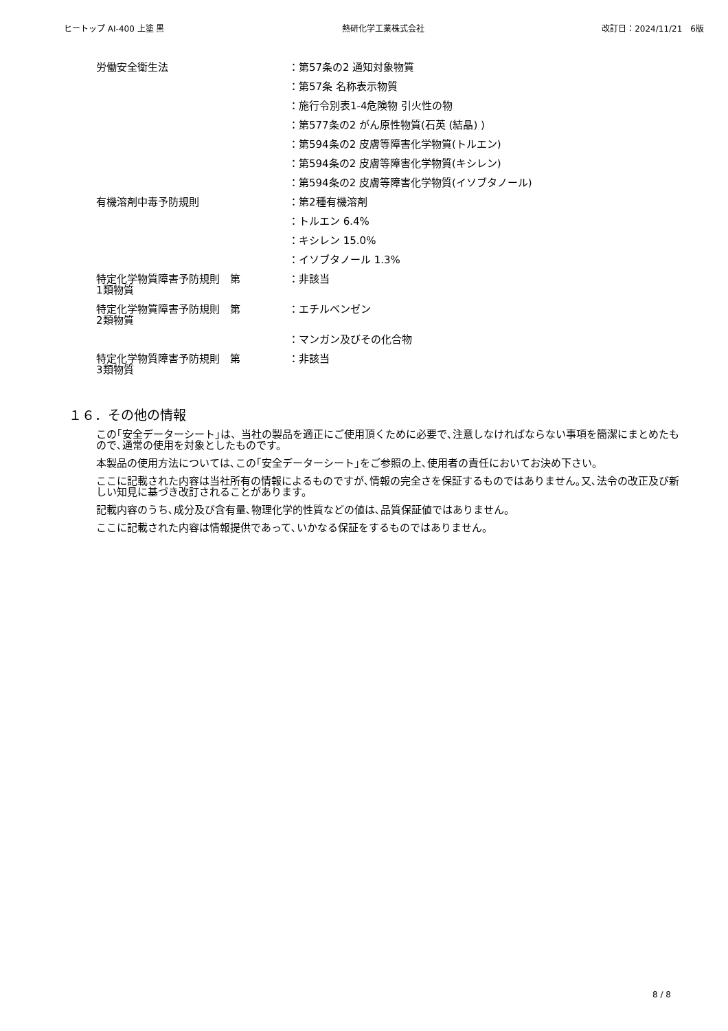ヒートップ AI-400 上塗 黒 熱研化学工業株式会社 改訂日：2024/11/21　6版
| 労働安全衛生法 | ：第57条の2 通知対象物質 |
| | ：第57条 名称表示物質 |
| | ：施行令別表1-4危険物 引火性の物 |
| | ：第577条の2 がん原性物質(石英 (結晶) ) |
| | ：第594条の2 皮膚等障害化学物質(トルエン) |
| | ：第594条の2 皮膚等障害化学物質(キシレン) |
| | ：第594条の2 皮膚等障害化学物質(イソブタノール) |
| 有機溶剤中毒予防規則 | ：第2種有機溶剤 |
| | ：トルエン 6.4% |
| | ：キシレン 15.0% |
| | ：イソブタノール 1.3% |
| 特定化学物質障害予防規則 第 1類物質 | ：非該当 |
| 特定化学物質障害予防規則 第 2類物質 | ：エチルベンゼン |
| | ：マンガン及びその化合物 |
| 特定化学物質障害予防規則 第 3類物質 | ：非該当 |
１６．その他の情報
この｢安全データーシート｣は、当社の製品を適正にご使用頂くために必要で､注意しなければならない事項を簡潔にまとめたもので､通常の使用を対象としたものです。
本製品の使用方法については､この｢安全データーシート｣をご参照の上､使用者の責任においてお決め下さい。
ここに記載された内容は当社所有の情報によるものですが､情報の完全さを保証するものではありません｡又､法令の改正及び新しい知見に基づき改訂されることがあります。
記載内容のうち､成分及び含有量､物理化学的性質などの値は､品質保証値ではありません。
ここに記載された内容は情報提供であって､いかなる保証をするものではありません。
8 / 8